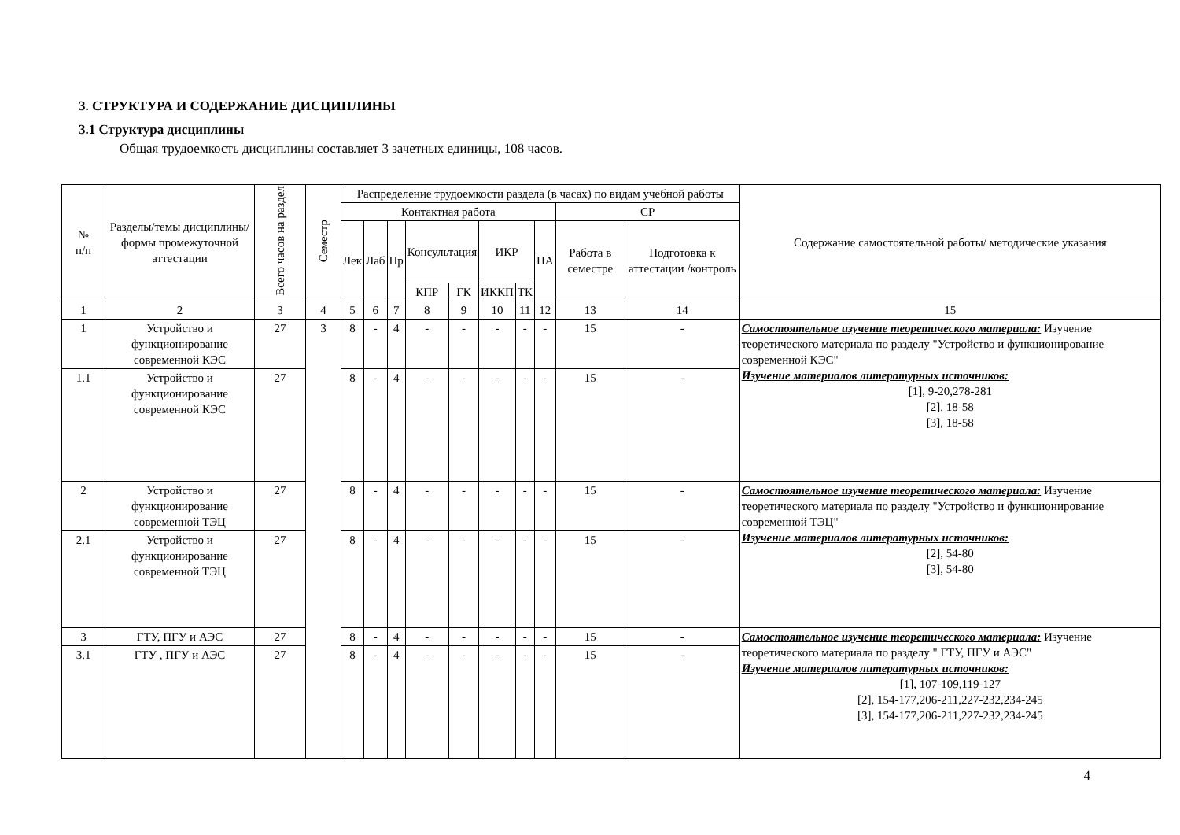3. СТРУКТУРА И СОДЕРЖАНИЕ ДИСЦИПЛИНЫ
3.1 Структура дисциплины
Общая трудоемкость дисциплины составляет 3 зачетных единицы, 108 часов.
| № п/п | Разделы/темы дисциплины/формы промежуточной аттестации | Всего часов на раздел | Семестр | Распределение трудоемкости раздела (в часах) по видам учебной работы | | | | | | | | | | Содержание самостоятельной работы/ методические указания |
| --- | --- | --- | --- | --- | --- | --- | --- | --- | --- | --- | --- | --- | --- | --- |
| | | | | Контактная работа | | | | | | | | СР | | |
| | | | | Лек | Лаб | Пр | Консультация | | ИКР | | ПА | Работа в семестре | Подготовка к аттестации /контроль | |
| | | | | | | | КПР | ГК | ИККП | ТК | | | | |
| 1 | 2 | 3 | 4 | 5 | 6 | 7 | 8 | 9 | 10 | 11 | 12 | 13 | 14 | 15 |
| 1 | Устройство и функционирование современной КЭС | 27 | 3 | 8 | - | 4 | - | - | - | - | - | 15 | - | Самостоятельное изучение теоретического материала: Изучение теоретического материала по разделу "Устройство и функционирование современной КЭС" Изучение материалов литературных источников: [1], 9-20,278-281 [2], 18-58 [3], 18-58 |
| 1.1 | Устройство и функционирование современной КЭС | 27 | | 8 | - | 4 | - | - | - | - | - | 15 | - | |
| 2 | Устройство и функционирование современной ТЭЦ | 27 | | 8 | - | 4 | - | - | - | - | - | 15 | - | Самостоятельное изучение теоретического материала: Изучение теоретического материала по разделу "Устройство и функционирование современной ТЭЦ" Изучение материалов литературных источников: [2], 54-80 [3], 54-80 |
| 2.1 | Устройство и функционирование современной ТЭЦ | 27 | | 8 | - | 4 | - | - | - | - | - | 15 | - | |
| 3 | ГТУ, ПГУ и АЭС | 27 | | 8 | - | 4 | - | - | - | - | - | 15 | - | Самостоятельное изучение теоретического материала: Изучение теоретического материала по разделу " ГТУ, ПГУ и АЭС" Изучение материалов литературных источников: [1], 107-109,119-127 [2], 154-177,206-211,227-232,234-245 [3], 154-177,206-211,227-232,234-245 |
| 3.1 | ГТУ , ПГУ и АЭС | 27 | | 8 | - | 4 | - | - | - | - | - | 15 | - | |
4